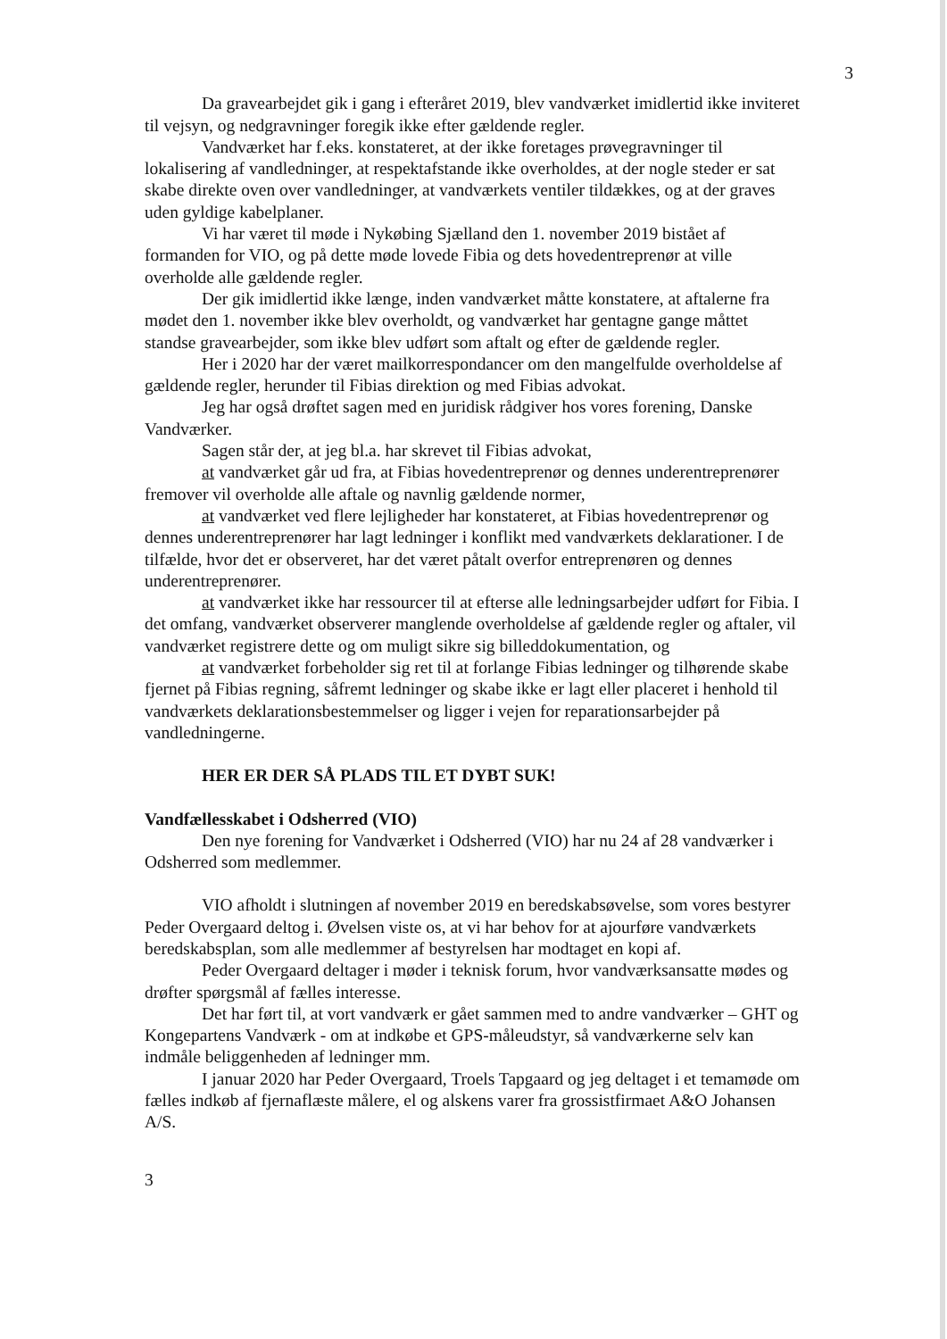3
Da gravearbejdet gik i gang i efteråret 2019, blev vandværket imidlertid ikke inviteret til vejsyn, og nedgravninger foregik ikke efter gældende regler.
Vandværket har f.eks. konstateret, at der ikke foretages prøvegravninger til lokalisering af vandledninger, at respektafstande ikke overholdes, at der nogle steder er sat skabe direkte oven over vandledninger, at vandværkets ventiler tildækkes, og at der graves uden gyldige kabelplaner.
Vi har været til møde i Nykøbing Sjælland den 1. november 2019 bistået af formanden for VIO, og på dette møde lovede Fibia og dets hovedentreprenør at ville overholde alle gældende regler.
Der gik imidlertid ikke længe, inden vandværket måtte konstatere, at aftalerne fra mødet den 1. november ikke blev overholdt, og vandværket har gentagne gange måttet standse gravearbejder, som ikke blev udført som aftalt og efter de gældende regler.
Her i 2020 har der været mailkorrespondancer om den mangelfulde overholdelse af gældende regler, herunder til Fibias direktion og med Fibias advokat.
Jeg har også drøftet sagen med en juridisk rådgiver hos vores forening, Danske Vandværker.
Sagen står der, at jeg bl.a. har skrevet til Fibias advokat,
at vandværket går ud fra, at Fibias hovedentreprenør og dennes underentreprenører fremover vil overholde alle aftale og navnlig gældende normer,
at vandværket ved flere lejligheder har konstateret, at Fibias hovedentreprenør og dennes underentreprenører har lagt ledninger i konflikt med vandværkets deklarationer. I de tilfælde, hvor det er observeret, har det været påtalt overfor entreprenøren og dennes underentreprenører.
at vandværket ikke har ressourcer til at efterse alle ledningsarbejder udført for Fibia. I det omfang, vandværket observerer manglende overholdelse af gældende regler og aftaler, vil vandværket registrere dette og om muligt sikre sig billeddokumentation, og
at vandværket forbeholder sig ret til at forlange Fibias ledninger og tilhørende skabe fjernet på Fibias regning, såfremt ledninger og skabe ikke er lagt eller placeret i henhold til vandværkets deklarationsbestemmelser og ligger i vejen for reparationsarbejder på vandledningerne.
HER ER DER SÅ PLADS TIL ET DYBT SUK!
Vandfællesskabet i Odsherred (VIO)
Den nye forening for Vandværket i Odsherred (VIO) har nu 24 af 28 vandværker i Odsherred som medlemmer.
VIO afholdt i slutningen af november 2019 en beredskabsøvelse, som vores bestyrer Peder Overgaard deltog i. Øvelsen viste os, at vi har behov for at ajourføre vandværkets beredskabsplan, som alle medlemmer af bestyrelsen har modtaget en kopi af.
Peder Overgaard deltager i møder i teknisk forum, hvor vandværksansatte mødes og drøfter spørgsmål af fælles interesse.
Det har ført til, at vort vandværk er gået sammen med to andre vandværker – GHT og Kongepartens Vandværk - om at indkøbe et GPS-måleudstyr, så vandværkerne selv kan indmåle beliggenheden af ledninger mm.
I januar 2020 har Peder Overgaard, Troels Tapgaard og jeg deltaget i et temamøde om fælles indkøb af fjernaflæste målere, el og alskens varer fra grossistfirmaet A&O Johansen A/S.
3